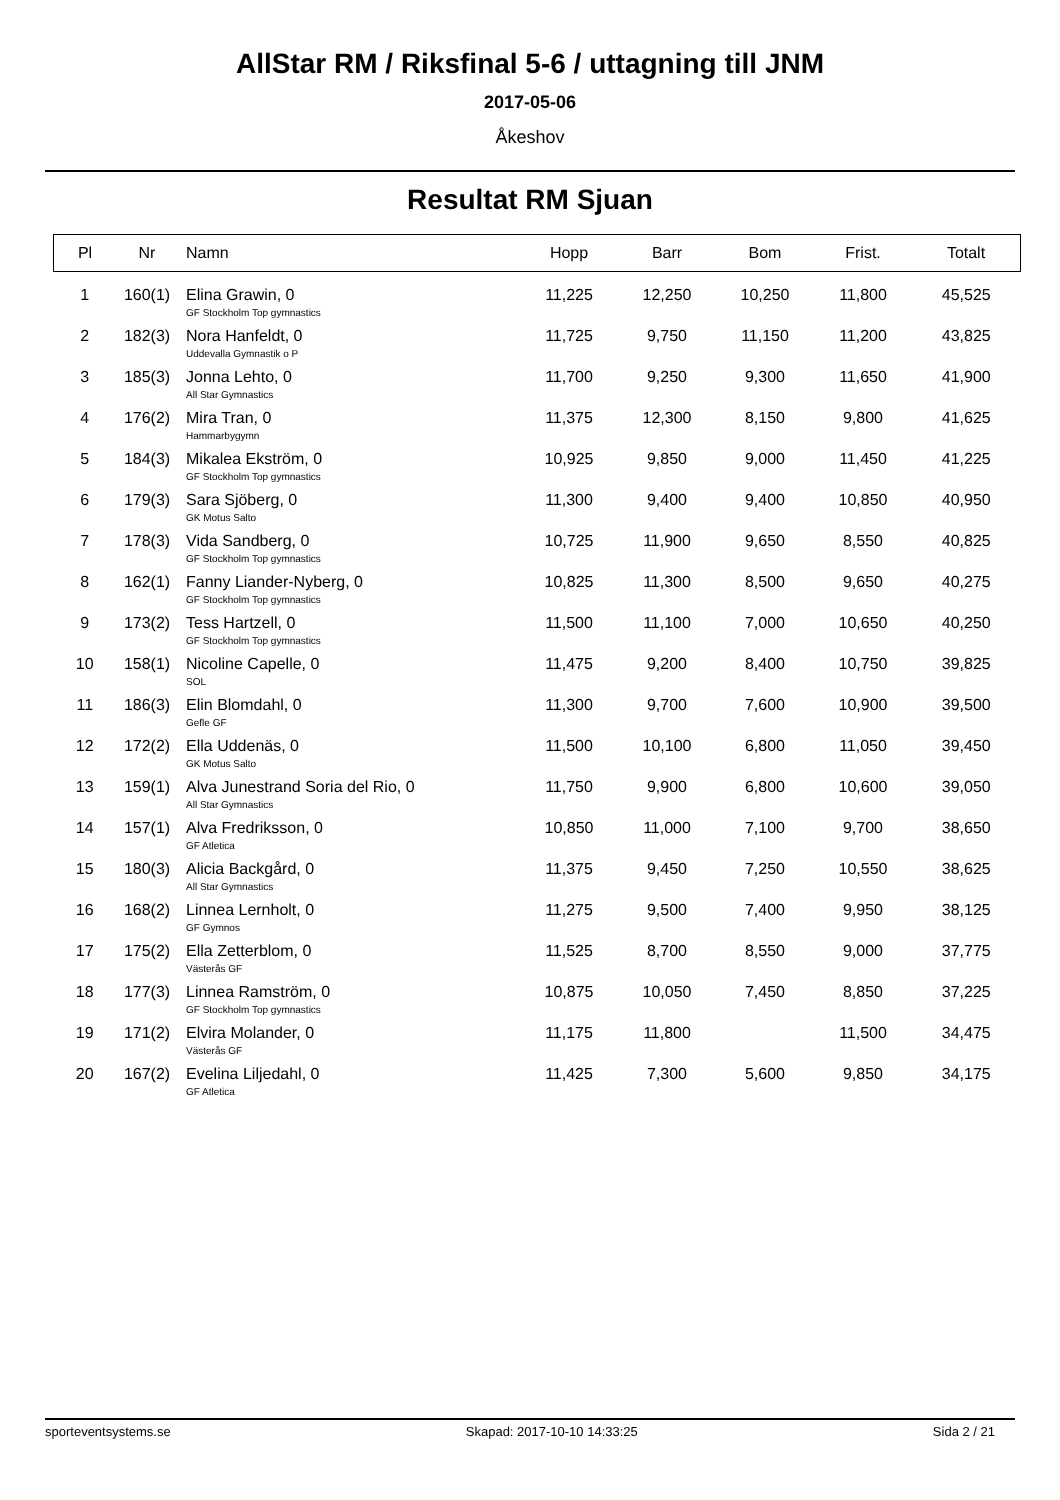AllStar RM / Riksfinal 5-6 / uttagning till JNM
2017-05-06
Åkeshov
Resultat RM Sjuan
| Pl | Nr | Namn | Hopp | Barr | Bom | Frist. | Totalt |
| --- | --- | --- | --- | --- | --- | --- | --- |
| 1 | 160(1) | Elina Grawin, 0 GF Stockholm Top gymnastics | 11,225 | 12,250 | 10,250 | 11,800 | 45,525 |
| 2 | 182(3) | Nora Hanfeldt, 0 Uddevalla Gymnastik o P | 11,725 | 9,750 | 11,150 | 11,200 | 43,825 |
| 3 | 185(3) | Jonna Lehto, 0 All Star Gymnastics | 11,700 | 9,250 | 9,300 | 11,650 | 41,900 |
| 4 | 176(2) | Mira Tran, 0 Hammarbygymn | 11,375 | 12,300 | 8,150 | 9,800 | 41,625 |
| 5 | 184(3) | Mikalea Ekström, 0 GF Stockholm Top gymnastics | 10,925 | 9,850 | 9,000 | 11,450 | 41,225 |
| 6 | 179(3) | Sara Sjöberg, 0 GK Motus Salto | 11,300 | 9,400 | 9,400 | 10,850 | 40,950 |
| 7 | 178(3) | Vida Sandberg, 0 GF Stockholm Top gymnastics | 10,725 | 11,900 | 9,650 | 8,550 | 40,825 |
| 8 | 162(1) | Fanny Liander-Nyberg, 0 GF Stockholm Top gymnastics | 10,825 | 11,300 | 8,500 | 9,650 | 40,275 |
| 9 | 173(2) | Tess Hartzell, 0 GF Stockholm Top gymnastics | 11,500 | 11,100 | 7,000 | 10,650 | 40,250 |
| 10 | 158(1) | Nicoline Capelle, 0 SOL | 11,475 | 9,200 | 8,400 | 10,750 | 39,825 |
| 11 | 186(3) | Elin Blomdahl, 0 Gefle GF | 11,300 | 9,700 | 7,600 | 10,900 | 39,500 |
| 12 | 172(2) | Ella Uddenäs, 0 GK Motus Salto | 11,500 | 10,100 | 6,800 | 11,050 | 39,450 |
| 13 | 159(1) | Alva Junestrand Soria del Rio, 0 All Star Gymnastics | 11,750 | 9,900 | 6,800 | 10,600 | 39,050 |
| 14 | 157(1) | Alva Fredriksson, 0 GF Atletica | 10,850 | 11,000 | 7,100 | 9,700 | 38,650 |
| 15 | 180(3) | Alicia Backgård, 0 All Star Gymnastics | 11,375 | 9,450 | 7,250 | 10,550 | 38,625 |
| 16 | 168(2) | Linnea Lernholt, 0 GF Gymnos | 11,275 | 9,500 | 7,400 | 9,950 | 38,125 |
| 17 | 175(2) | Ella Zetterblom, 0 Västerås GF | 11,525 | 8,700 | 8,550 | 9,000 | 37,775 |
| 18 | 177(3) | Linnea Ramström, 0 GF Stockholm Top gymnastics | 10,875 | 10,050 | 7,450 | 8,850 | 37,225 |
| 19 | 171(2) | Elvira Molander, 0 Västerås GF | 11,175 | 11,800 | | 11,500 | 34,475 |
| 20 | 167(2) | Evelina Liljedahl, 0 GF Atletica | 11,425 | 7,300 | 5,600 | 9,850 | 34,175 |
sporteventsystems.se Skapad: 2017-10-10 14:33:25 Sida 2 / 21